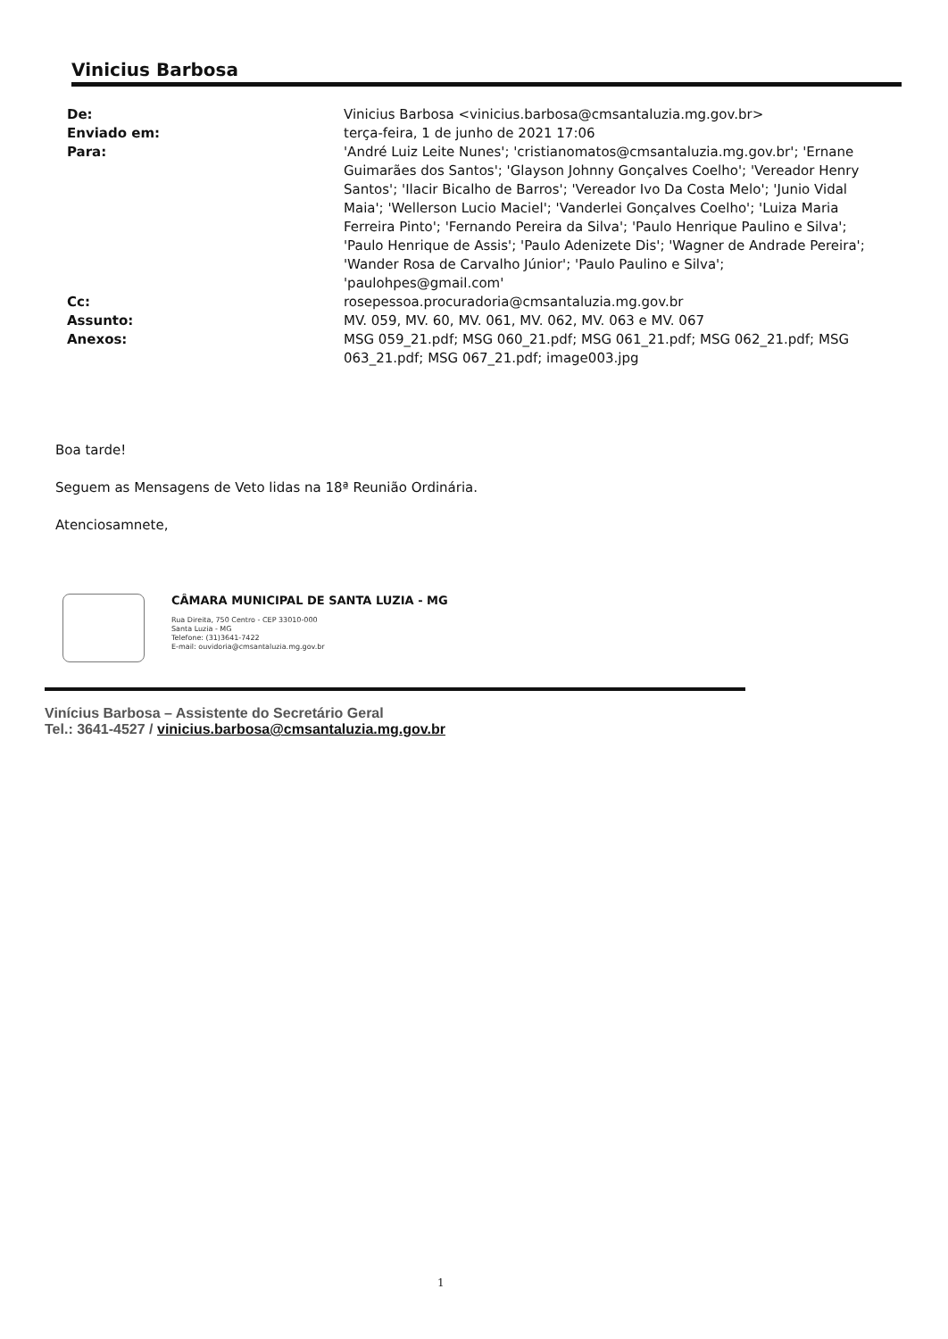Vinicius Barbosa
De:
Vinicius Barbosa <vinicius.barbosa@cmsantaluzia.mg.gov.br>
Enviado em:
terça-feira, 1 de junho de 2021 17:06
Para:
'André Luiz Leite Nunes'; 'cristianomatos@cmsantaluzia.mg.gov.br'; 'Ernane Guimarães dos Santos'; 'Glayson Johnny Gonçalves Coelho'; 'Vereador Henry Santos'; 'Ilacir Bicalho de Barros'; 'Vereador Ivo Da Costa Melo'; 'Junio Vidal Maia'; 'Wellerson Lucio Maciel'; 'Vanderlei Gonçalves Coelho'; 'Luiza Maria Ferreira Pinto'; 'Fernando Pereira da Silva'; 'Paulo Henrique Paulino e Silva'; 'Paulo Henrique de Assis'; 'Paulo Adenizete Dis'; 'Wagner de Andrade Pereira'; 'Wander Rosa de Carvalho Júnior'; 'Paulo Paulino e Silva'; 'paulohpes@gmail.com'
Cc:
rosepessoa.procuradoria@cmsantaluzia.mg.gov.br
Assunto:
MV. 059, MV. 60, MV. 061, MV. 062, MV. 063 e MV. 067
Anexos:
MSG 059_21.pdf; MSG 060_21.pdf; MSG 061_21.pdf; MSG 062_21.pdf; MSG 063_21.pdf; MSG 067_21.pdf; image003.jpg
Boa tarde!
Seguem as Mensagens de Veto lidas na 18ª Reunião Ordinária.
Atenciosamnete,
CÂMARA MUNICIPAL DE SANTA LUZIA - MG
Rua Direita, 750 Centro - CEP 33010-000
Santa Luzia - MG
Telefone: (31)3641-7422
E-mail: ouvidoria@cmsantaluzia.mg.gov.br
Vinícius Barbosa – Assistente do Secretário Geral
Tel.: 3641-4527 / vinicius.barbosa@cmsantaluzia.mg.gov.br
1